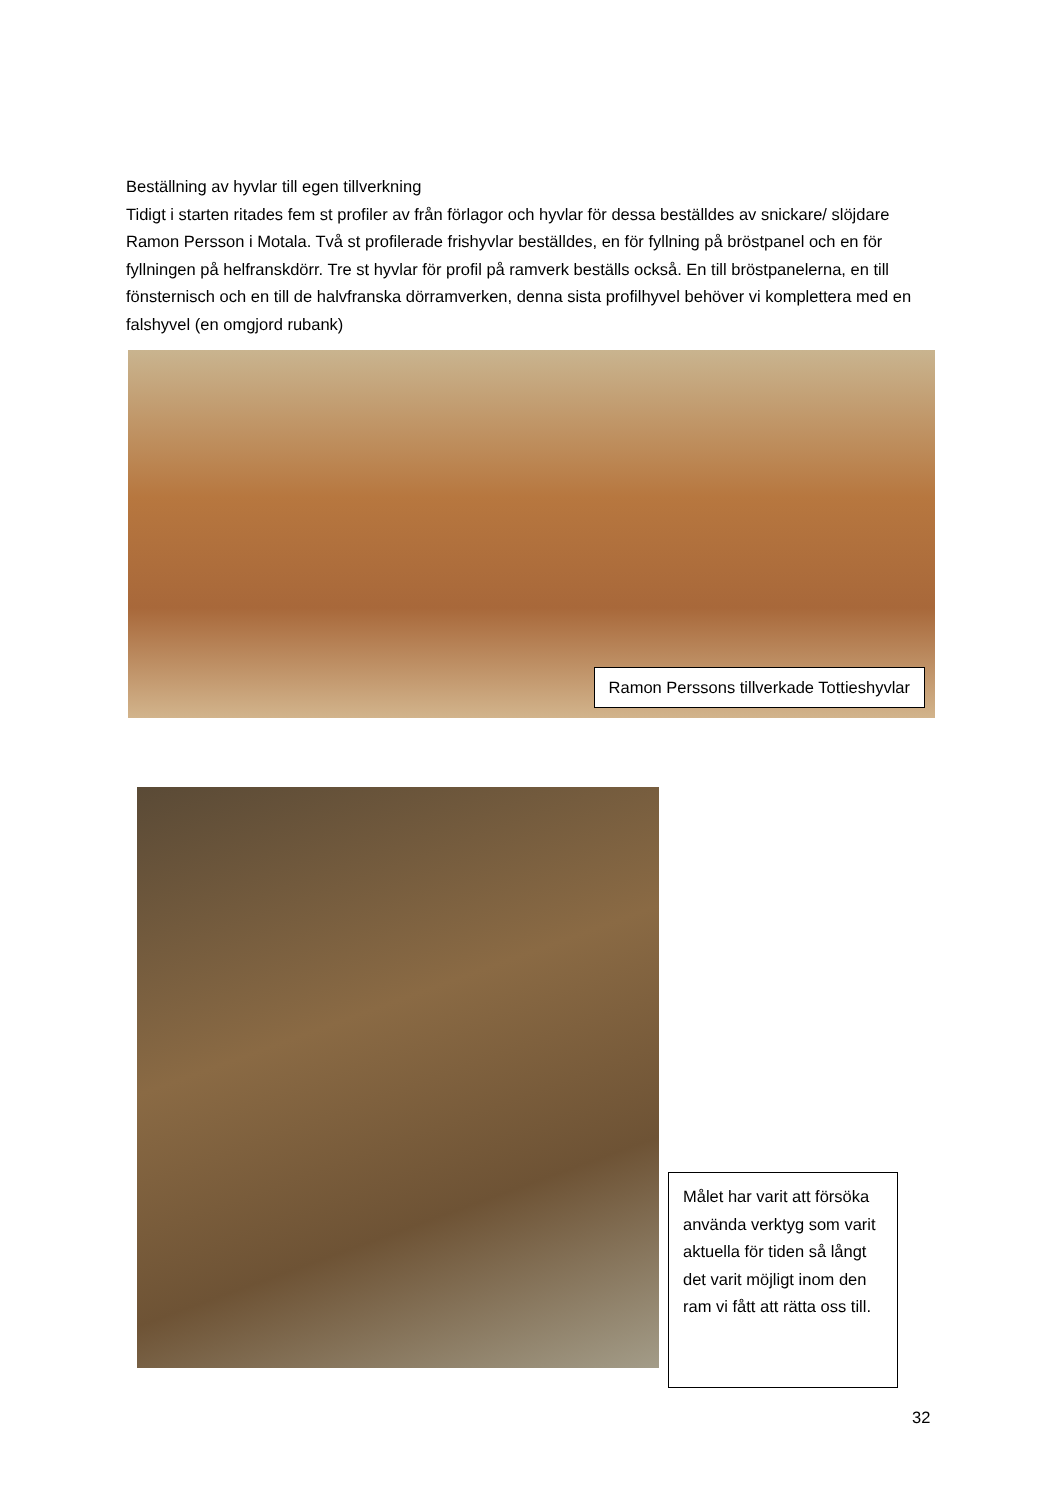Beställning av hyvlar till egen tillverkning
Tidigt i starten ritades fem st profiler av från förlagor och hyvlar för dessa beställdes av snickare/ slöjdare Ramon Persson i Motala. Två st profilerade frishyvlar beställdes, en för fyllning på bröstpanel och en för fyllningen på helfranskdörr. Tre st hyvlar för profil på ramverk beställs också. En till bröstpanelerna, en till fönsternisch och en till de halvfranska dörramverken, denna sista profilhyvel behöver vi komplettera med en falshyvel (en omgjord rubank)
Ramon Perssons tillverkade Tottieshyvlar
Målet har varit att försöka använda verktyg som varit aktuella för tiden så långt det varit möjligt inom den ram vi fått att rätta oss till.
32